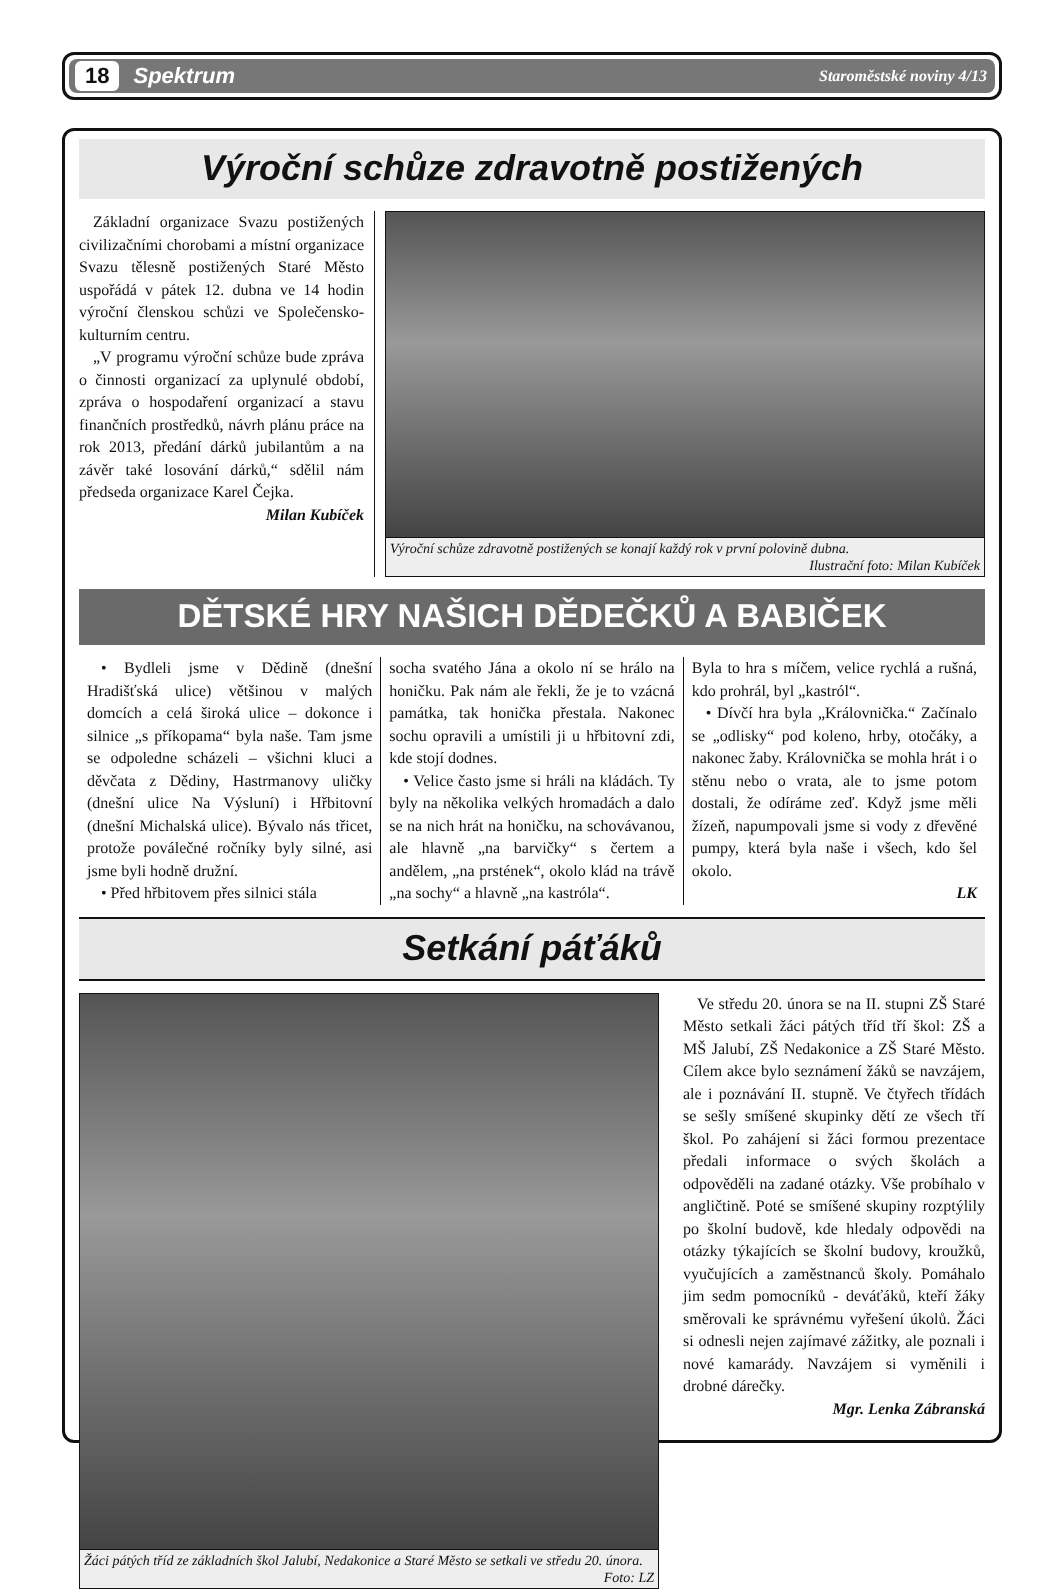18 Spektrum Staroměstské noviny 4/13
Výroční schůze zdravotně postižených
Základní organizace Svazu postižených civilizačními chorobami a místní organizace Svazu tělesně postižených Staré Město uspořádá v pátek 12. dubna ve 14 hodin výroční členskou schůzi ve Společensko-kulturním centru.
„V programu výroční schůze bude zpráva o činnosti organizací za uplynulé období, zpráva o hospodaření organizací a stavu finančních prostředků, návrh plánu práce na rok 2013, předání dárků jubilantům a na závěr také losování dárků,“ sdělil nám předseda organizace Karel Čejka.
Milan Kubíček
Výroční schůze zdravotně postižených se konají každý rok v první polovině dubna.
Ilustrační foto: Milan Kubíček
DĚTSKÉ HRY NAŠICH DĚDEČKŮ A BABIČEK
• Bydleli jsme v Dědině (dnešní Hradišťská ulice) většinou v malých domcích a celá široká ulice – dokonce i silnice „s příkopama“ byla naše. Tam jsme se odpoledne scházeli – všichni kluci a děvčata z Dědiny, Hastrmanovy uličky (dnešní ulice Na Výsluní) i Hřbitovní (dnešní Michalská ulice). Bývalo nás třicet, protože poválečné ročníky byly silné, asi jsme byli hodně družní.
• Před hřbitovem přes silnici stála
socha svatého Jána a okolo ní se hrálo na honičku. Pak nám ale řekli, že je to vzácná památka, tak honička přestala. Nakonec sochu opravili a umístili ji u hřbitovní zdi, kde stojí dodnes.
• Velice často jsme si hráli na kládách. Ty byly na několika velkých hromadách a dalo se na nich hrát na honičku, na schovávanou, ale hlavně „na barvičky“ s čertem a andělem, „na prstének“, okolo klád na trávě „na sochy“ a hlavně „na kastróla“.
Byla to hra s míčem, velice rychlá a rušná, kdo prohrál, byl „kastról“.
• Dívčí hra byla „Královnička.“ Začínalo se „odlisky“ pod koleno, hrby, otočáky, a nakonec žaby. Královnička se mohla hrát i o stěnu nebo o vrata, ale to jsme potom dostali, že odíráme zeď. Když jsme měli žízeň, napumpovali jsme si vody z dřevěné pumpy, která byla naše i všech, kdo šel okolo.
LK
Setkání páťáků
Žáci pátých tříd ze základních škol Jalubí, Nedakonice a Staré Město se setkali ve středu 20. února.
Foto: LZ
Ve středu 20. února se na II. stupni ZŠ Staré Město setkali žáci pátých tříd tří škol: ZŠ a MŠ Jalubí, ZŠ Nedakonice a ZŠ Staré Město. Cílem akce bylo seznámení žáků se navzájem, ale i poznávání II. stupně. Ve čtyřech třídách se sešly smíšené skupinky dětí ze všech tří škol. Po zahájení si žáci formou prezentace předali informace o svých školách a odpověděli na zadané otázky. Vše probíhalo v angličtině. Poté se smíšené skupiny rozptýlily po školní budově, kde hledaly odpovědi na otázky týkajících se školní budovy, kroužků, vyučujících a zaměstnanců školy. Pomáhalo jim sedm pomocníků - deváťáků, kteří žáky směrovali ke správnému vyřešení úkolů. Žáci si odnesli nejen zajímavé zážitky, ale poznali i nové kamarády. Navzájem si vyměnili i drobné dárečky.
Mgr. Lenka Zábranská